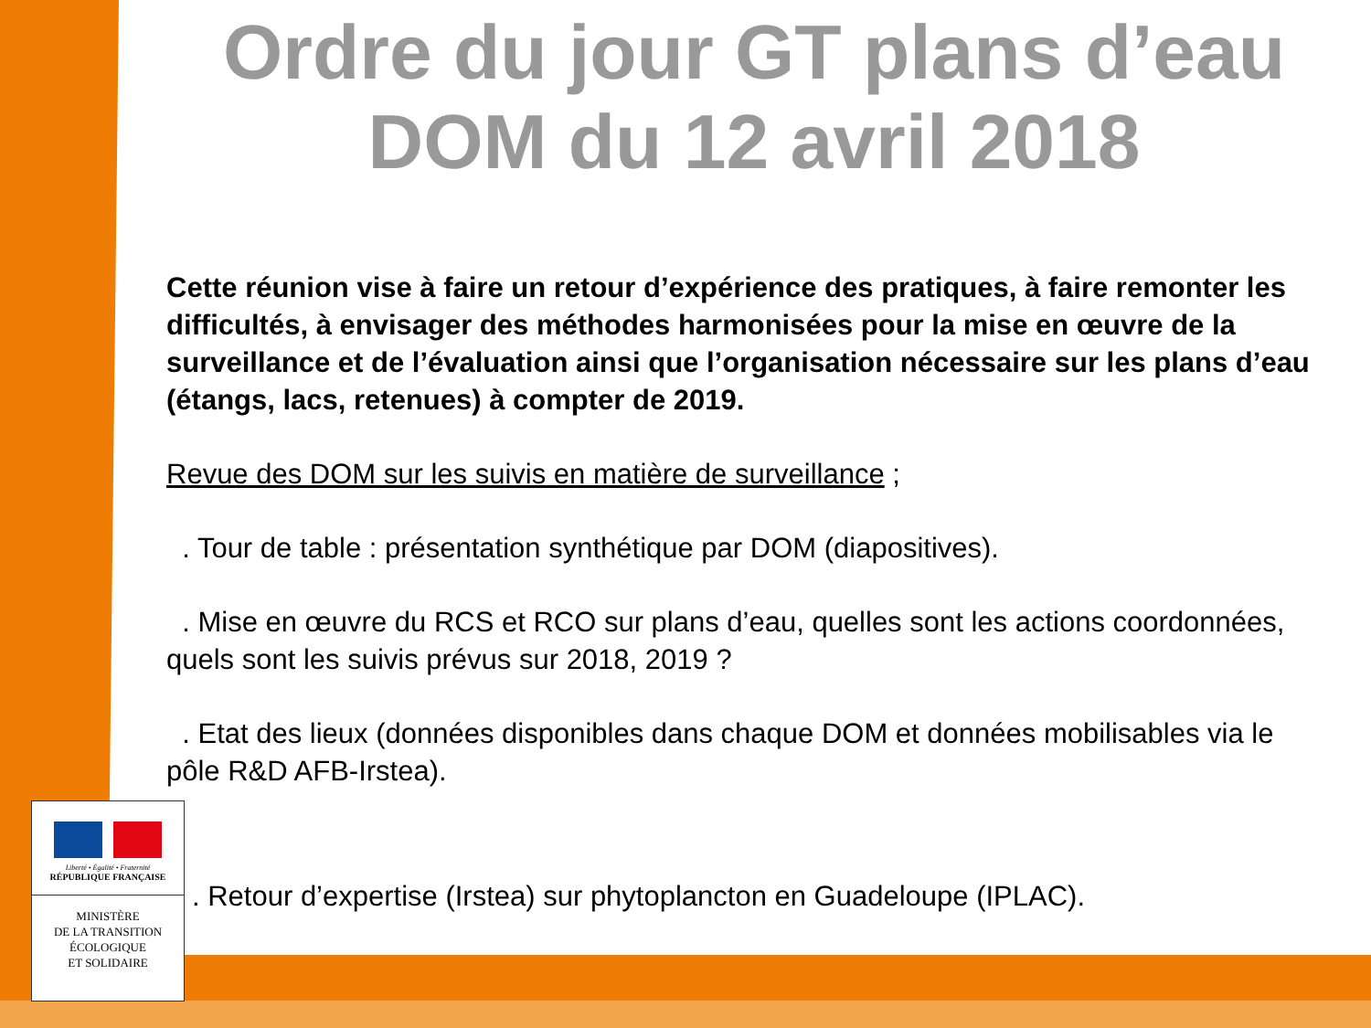Ordre du jour GT plans d’eau DOM du 12 avril 2018
Cette réunion vise à faire un retour d’expérience des pratiques, à faire remonter les difficultés, à envisager des méthodes harmonisées pour la mise en œuvre de la surveillance et de l’évaluation ainsi que l’organisation nécessaire sur les plans d’eau (étangs, lacs, retenues) à compter de 2019.
Revue des DOM sur les suivis en matière de surveillance ;
. Tour de table : présentation synthétique par DOM (diapositives).
. Mise en œuvre du RCS et RCO sur plans d’eau, quelles sont les actions coordonnées, quels sont les suivis prévus sur 2018, 2019 ?
. Etat des lieux (données disponibles dans chaque DOM et données mobilisables via le pôle R&D AFB-Irstea).
. Retour d’expertise (Irstea) sur phytoplancton en Guadeloupe (IPLAC).
Liberté • Égalité • Fraternité
RÉPUBLIQUE FRANÇAISE
MINISTÈRE
DE LA TRANSITION
ÉCOLOGIQUE
ET SOLIDAIRE